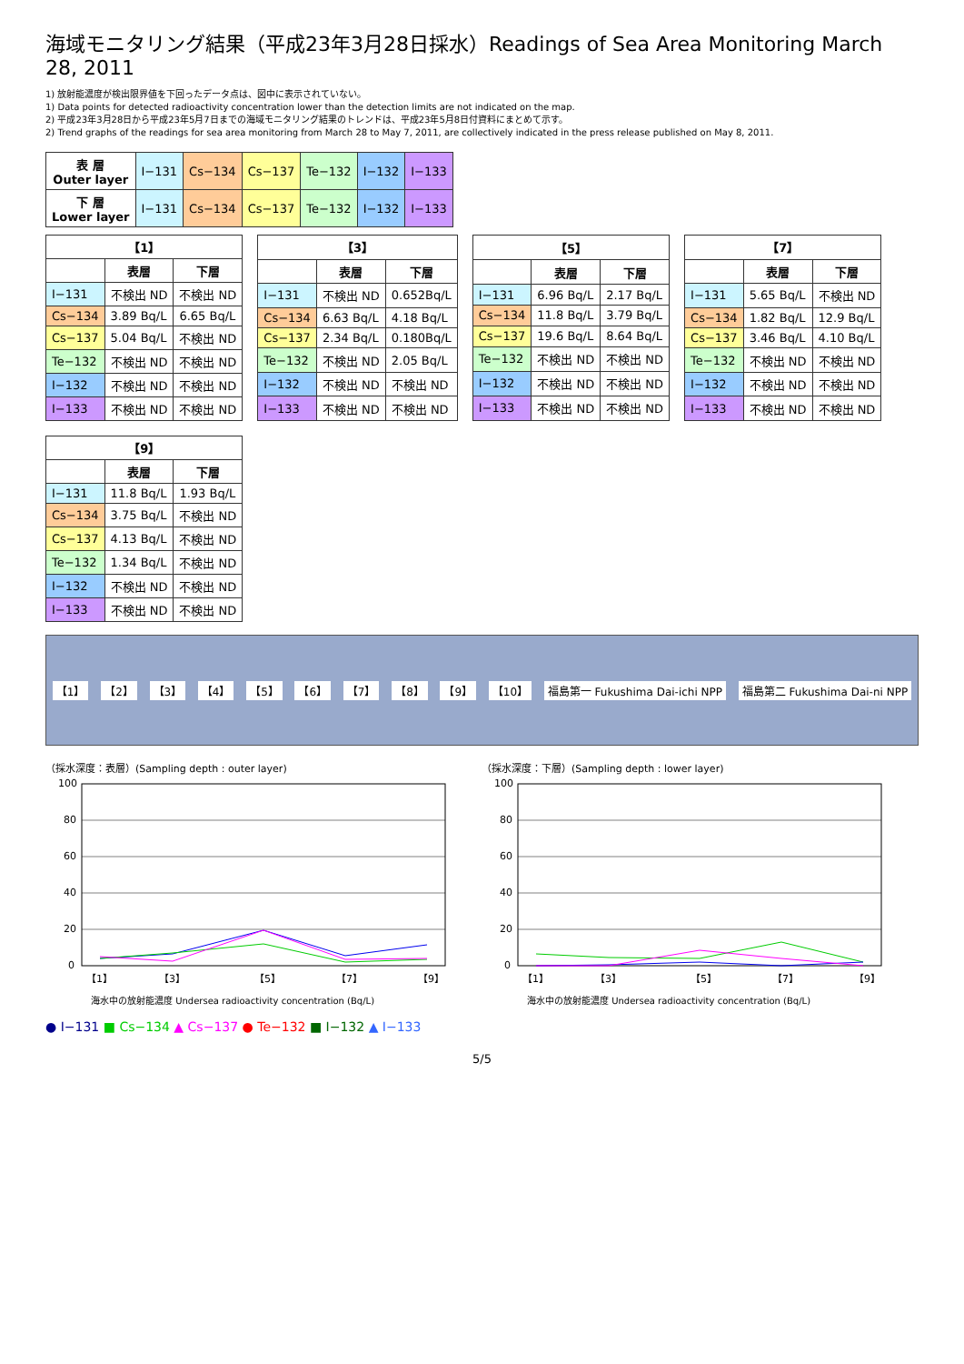海域モニタリング結果（平成23年3月28日採水）Readings of Sea Area Monitoring March 28, 2011
1) 放射能濃度が検出限界値を下回ったデータ点は、図中に表示されていない。
1) Data points for detected radioactivity concentration lower than the detection limits are not indicated on the map.
2) 平成23年3月28日から平成23年5月7日までの海域モニタリング結果のトレンドは、平成23年5月8日付資料にまとめて示す。
2) Trend graphs of the readings for sea area monitoring from March 28 to May 7, 2011, are collectively indicated in the press release published on May 8, 2011.
| 表 層 Outer layer | I−131 | Cs−134 | Cs−137 | Te−132 | I−132 | I−133 |
| 下 層 Lower layer | I−131 | Cs−134 | Cs−137 | Te−132 | I−132 | I−133 |
| 【1】 | | |
| --- | --- | --- |
| | 表層 | 下層 |
| I−131 | 不検出 ND | 不検出 ND |
| Cs−134 | 3.89 Bq/L | 6.65 Bq/L |
| Cs−137 | 5.04 Bq/L | 不検出 ND |
| Te−132 | 不検出 ND | 不検出 ND |
| I−132 | 不検出 ND | 不検出 ND |
| I−133 | 不検出 ND | 不検出 ND |
| 【3】 | | |
| --- | --- | --- |
| | 表層 | 下層 |
| I−131 | 不検出 ND | 0.652Bq/L |
| Cs−134 | 6.63 Bq/L | 4.18 Bq/L |
| Cs−137 | 2.34 Bq/L | 0.180Bq/L |
| Te−132 | 不検出 ND | 2.05 Bq/L |
| I−132 | 不検出 ND | 不検出 ND |
| I−133 | 不検出 ND | 不検出 ND |
| 【5】 | | |
| --- | --- | --- |
| | 表層 | 下層 |
| I−131 | 6.96 Bq/L | 2.17 Bq/L |
| Cs−134 | 11.8 Bq/L | 3.79 Bq/L |
| Cs−137 | 19.6 Bq/L | 8.64 Bq/L |
| Te−132 | 不検出 ND | 不検出 ND |
| I−132 | 不検出 ND | 不検出 ND |
| I−133 | 不検出 ND | 不検出 ND |
| 【7】 | | |
| --- | --- | --- |
| | 表層 | 下層 |
| I−131 | 5.65 Bq/L | 不検出 ND |
| Cs−134 | 1.82 Bq/L | 12.9 Bq/L |
| Cs−137 | 3.46 Bq/L | 4.10 Bq/L |
| Te−132 | 不検出 ND | 不検出 ND |
| I−132 | 不検出 ND | 不検出 ND |
| I−133 | 不検出 ND | 不検出 ND |
| 【9】 | | |
| --- | --- | --- |
| | 表層 | 下層 |
| I−131 | 11.8 Bq/L | 1.93 Bq/L |
| Cs−134 | 3.75 Bq/L | 不検出 ND |
| Cs−137 | 4.13 Bq/L | 不検出 ND |
| Te−132 | 1.34 Bq/L | 不検出 ND |
| I−132 | 不検出 ND | 不検出 ND |
| I−133 | 不検出 ND | 不検出 ND |
【1】 【2】 【3】 【4】 【5】 【6】 【7】 【8】 【9】 【10】 福島第一 Fukushima Dai-ichi NPP 福島第二 Fukushima Dai-ni NPP
（採水深度：表層）(Sampling depth : outer layer)
0
20
40
60
80
100
【1】
【3】
【5】
【7】
【9】
海水中の放射能濃度 Undersea radioactivity concentration (Bq/L)
（採水深度：下層）(Sampling depth : lower layer)
0
20
40
60
80
100
【1】
【3】
【5】
【7】
【9】
海水中の放射能濃度 Undersea radioactivity concentration (Bq/L)
● I−131 ■ Cs−134 ▲ Cs−137 ● Te−132 ■ I−132 ▲ I−133
5/5